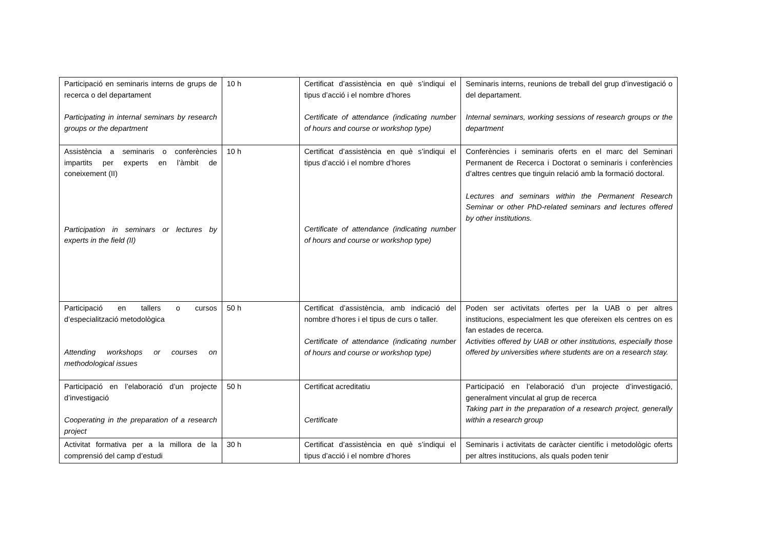| Participació en seminaris interns de grups de recerca o del departament Participating in internal seminars by research groups or the department | 10 h | Certificat d’assistència en què s’indiqui el tipus d’acció i el nombre d’hores Certificate of attendance (indicating number of hours and course or workshop type) | Seminaris interns, reunions de treball del grup d’investigació o del departament. Internal seminars, working sessions of research groups or the department |
| Assistència a seminaris o conferències impartits per experts en l’àmbit de coneixement (II) Participation in seminars or lectures by experts in the field (II) | 10 h | Certificat d’assistència en què s’indiqui el tipus d’acció i el nombre d’hores Certificate of attendance (indicating number of hours and course or workshop type) | Conferències i seminaris oferts en el marc del Seminari Permanent de Recerca i Doctorat o seminaris i conferències d’altres centres que tinguin relació amb la formació doctoral. Lectures and seminars within the Permanent Research Seminar or other PhD-related seminars and lectures offered by other institutions. |
| Participació en tallers o cursos d’especialització metodològica Attending workshops or courses on methodological issues | 50 h | Certificat d’assistència, amb indicació del nombre d’hores i el tipus de curs o taller. Certificate of attendance (indicating number of hours and course or workshop type) | Poden ser activitats ofertes per la UAB o per altres institucions, especialment les que ofereixen els centres on es fan estades de recerca. Activities offered by UAB or other institutions, especially those offered by universities where students are on a research stay. |
| Participació en l’elaboració d’un projecte d’investigació Cooperating in the preparation of a research project | 50 h | Certificat acreditatiu Certificate | Participació en l’elaboració d’un projecte d’investigació, generalment vinculat al grup de recerca Taking part in the preparation of a research project, generally within a research group |
| Activitat formativa per a la millora de la comprensió del camp d’estudi | 30 h | Certificat d’assistència en què s’indiqui el tipus d’acció i el nombre d’hores | Seminaris i activitats de caràcter científic i metodològic oferts per altres institucions, als quals poden tenir |